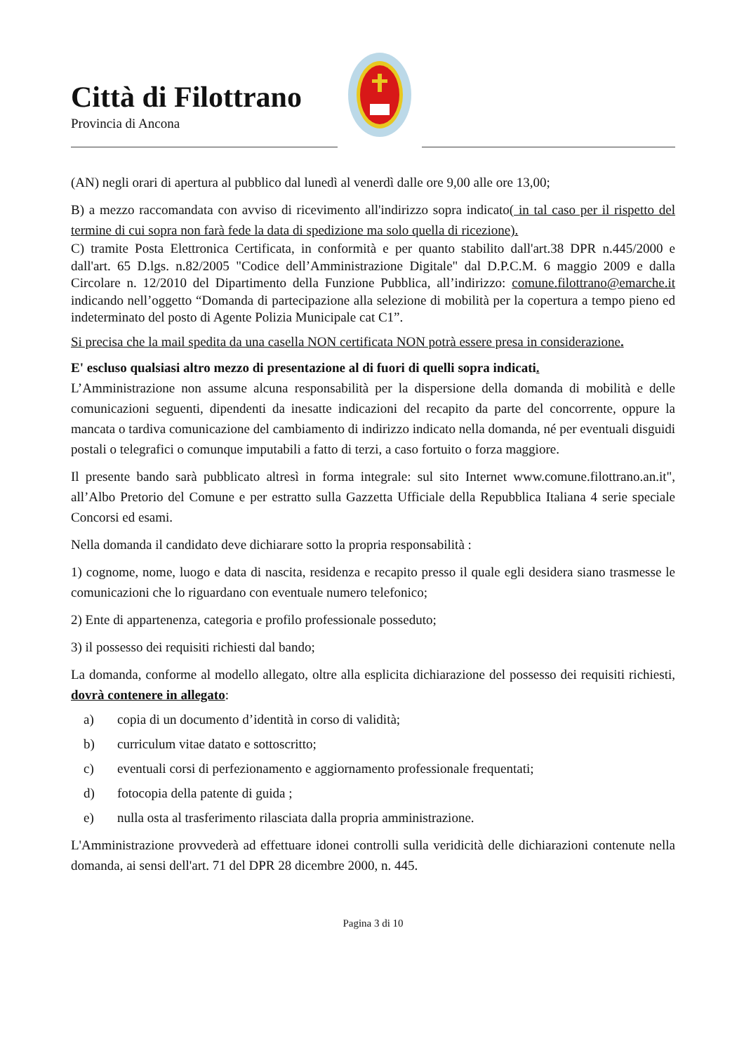Città di Filottrano
Provincia di Ancona
(AN) negli orari di apertura al pubblico dal lunedì al venerdì dalle ore 9,00 alle ore 13,00;
B) a mezzo raccomandata con avviso di ricevimento all'indirizzo sopra indicato( in tal caso per il rispetto del termine di cui sopra non farà fede la data di spedizione ma solo quella di ricezione).
C) tramite Posta Elettronica Certificata, in conformità e per quanto stabilito dall'art.38 DPR n.445/2000 e dall'art. 65 D.lgs. n.82/2005 "Codice dell’Amministrazione Digitale" dal D.P.C.M. 6 maggio 2009 e dalla Circolare n. 12/2010 del Dipartimento della Funzione Pubblica, all’indirizzo: comune.filottrano@emarche.it indicando nell’oggetto “Domanda di partecipazione alla selezione di mobilità per la copertura a tempo pieno ed indeterminato del posto di Agente Polizia Municipale cat C1”.
Si precisa che la mail spedita da una casella NON certificata NON potrà essere presa in considerazione.
E' escluso qualsiasi altro mezzo di presentazione al di fuori di quelli sopra indicati.
L’Amministrazione non assume alcuna responsabilità per la dispersione della domanda di mobilità e delle comunicazioni seguenti, dipendenti da inesatte indicazioni del recapito da parte del concorrente, oppure la mancata o tardiva comunicazione del cambiamento di indirizzo indicato nella domanda, né per eventuali disguidi postali o telegrafici o comunque imputabili a fatto di terzi, a caso fortuito o forza maggiore.
Il presente bando sarà pubblicato altresì in forma integrale: sul sito Internet www.comune.filottrano.an.it", all’Albo Pretorio del Comune e per estratto sulla Gazzetta Ufficiale della Repubblica Italiana 4 serie speciale Concorsi ed esami.
Nella domanda il candidato deve dichiarare sotto la propria responsabilità :
1) cognome, nome, luogo e data di nascita, residenza e recapito presso il quale egli desidera siano trasmesse le comunicazioni che lo riguardano con eventuale numero telefonico;
2) Ente di appartenenza, categoria e profilo professionale posseduto;
3) il possesso dei requisiti richiesti dal bando;
La domanda, conforme al modello allegato, oltre alla esplicita dichiarazione del possesso dei requisiti richiesti, dovrà contenere in allegato:
a) copia di un documento d’identità in corso di validità;
b) curriculum vitae datato e sottoscritto;
c) eventuali corsi di perfezionamento e aggiornamento professionale frequentati;
d) fotocopia della patente di guida ;
e) nulla osta al trasferimento rilasciata dalla propria amministrazione.
L'Amministrazione provvederà ad effettuare idonei controlli sulla veridicità delle dichiarazioni contenute nella domanda, ai sensi dell'art. 71 del DPR 28 dicembre 2000, n. 445.
Pagina 3 di 10